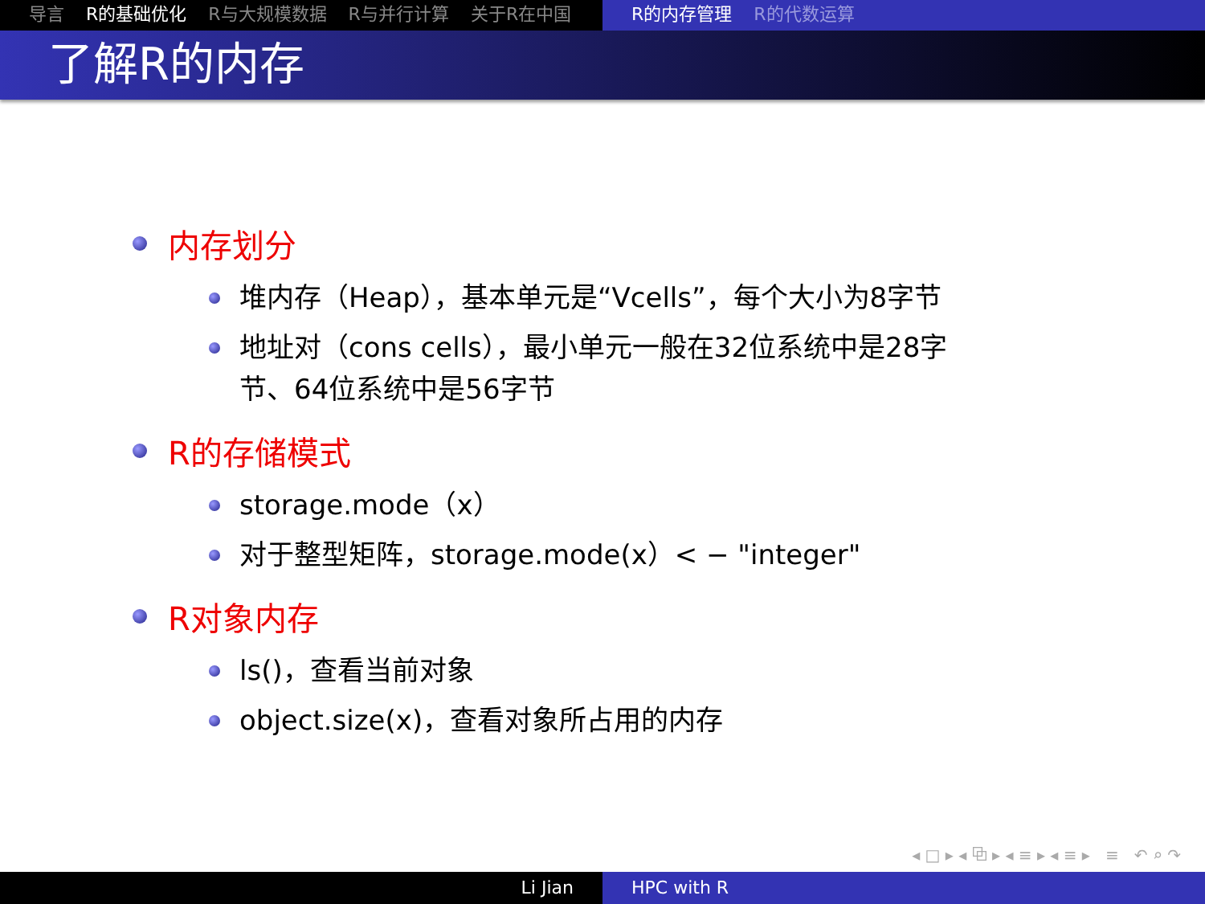导言 R的基础优化 R与大规模数据 R与并行计算 关于R在中国 R的内存管理 R的代数运算
了解R的内存
内存划分
堆内存（Heap），基本单元是“Vcells”，每个大小为8字节
地址对（cons cells），最小单元一般在32位系统中是28字
节、64位系统中是56字节
R的存储模式
storage.mode（x）
对于整型矩阵，storage.mode(x）< − "integer"
R对象内存
ls()，查看当前对象
object.size(x)，查看对象所占用的内存
◂ □ ▸ ◂ ⧉ ▸ ◂ ≡ ▸ ◂ ≡ ▸ ≡ ↶ ⌕ ↷
Li Jian HPC with R